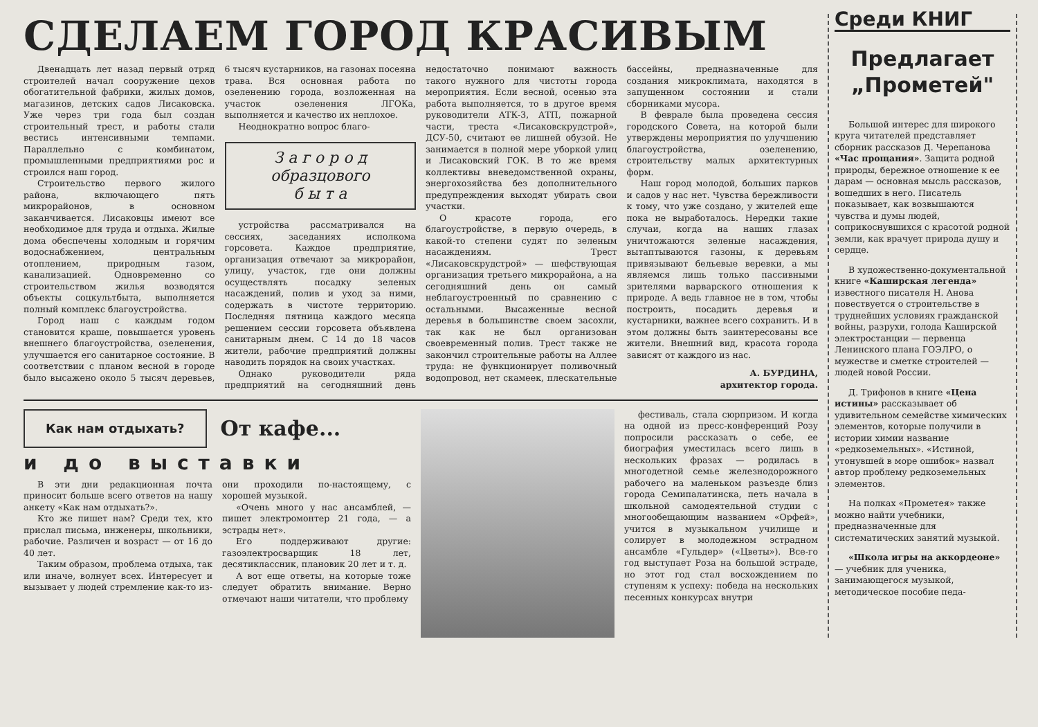СДЕЛАЕМ ГОРОД КРАСИВЫМ
Двенадцать лет назад первый отряд строителей начал сооружение цехов обогатительной фабрики, жилых домов, магазинов, детских садов Лисаковска. Уже через три года был создан строительный трест, и работы стали вестись интенсивными темпами. Параллельно с комбинатом, промышленными предприятиями рос и строился наш город.
Строительство первого жилого района, включающего пять микрорайонов, в основном заканчивается. Лисаковцы имеют все необходимое для труда и отдыха. Жилые дома обеспечены холодным и горячим водоснабжением, центральным отоплением, природным газом, канализацией. Одновременно со строительством жилья возводятся объекты соцкультбыта, выполняется полный комплекс благоустройства.
Город наш с каждым годом становится краше, повышается уровень внешнего благоустройства, озеленения, улучшается его санитарное состояние. В соответствии с планом весной в городе было высажено около 5 тысяч деревьев, 6 тысяч кустарников, на газонах посеяна трава. Вся основная работа по озеленению города, возложенная на участок озеленения ЛГОКа, выполняется и качество их неплохое.
Неоднократно вопрос благо-
З а г о р о д
образцового
б ы т а
устройства рассматривался на сессиях, заседаниях исполкома горсовета. Каждое предприятие, организация отвечают за микрорайон, улицу, участок, где они должны осуществлять посадку зеленых насаждений, полив и уход за ними, содержать в чистоте территорию. Последняя пятница каждого месяца решением сессии горсовета объявлена санитарным днем. С 14 до 18 часов жители, рабочие предприятий должны наводить порядок на своих участках.
Однако руководители ряда предприятий на сегодняшний день недостаточно понимают важность такого нужного для чистоты города мероприятия. Если весной, осенью эта работа выполняется, то в другое время руководители АТК-3, АТП, пожарной части, треста «Лисаковскрудстрой», ДСУ-50, считают ее лишней обузой. Не занимается в полной мере уборкой улиц и Лисаковский ГОК. В то же время коллективы вневедомственной охраны, энергохозяйства без дополнительного предупреждения выходят убирать свои участки.
О красоте города, его благоустройстве, в первую очередь, в какой-то степени судят по зеленым насаждениям. Трест «Лисаковскрудстрой» — шефствующая организация третьего микрорайона, а на сегодняшний день он самый неблагоустроенный по сравнению с остальными. Высаженные весной деревья в большинстве своем засохли, так как не был организован своевременный полив. Трест также не закончил строительные работы на Аллее труда: не функционирует поливочный водопровод, нет скамеек, плескательные бассейны, предназначенные для создания микроклимата, находятся в запущенном состоянии и стали сборниками мусора.
В феврале была проведена сессия городского Совета, на которой были утверждены мероприятия по улучшению благоустройства, озеленению, строительству малых архитектурных форм.
Наш город молодой, больших парков и садов у нас нет. Чувства бережливости к тому, что уже создано, у жителей еще пока не выработалось. Нередки такие случаи, когда на наших глазах уничтожаются зеленые насаждения, вытаптываются газоны, к деревьям привязывают бельевые веревки, а мы являемся лишь только пассивными зрителями варварского отношения к природе. А ведь главное не в том, чтобы построить, посадить деревья и кустарники, важнее всего сохранить. И в этом должны быть заинтересованы все жители. Внешний вид, красота города зависят от каждого из нас.
А. БУРДИНА,
архитектор города.
Как нам отдыхать?
От кафе...
и до выставки
В эти дни редакционная почта приносит больше всего ответов на нашу анкету «Как нам отдыхать?».
Кто же пишет нам? Среди тех, кто прислал письма, инженеры, школьники, рабочие. Различен и возраст — от 16 до 40 лет.
Таким образом, проблема отдыха, так или иначе, волнует всех. Интересует и вызывает у людей стремление как-то из- они проходили по-настоящему, с хорошей музыкой.
«Очень много у нас ансамблей, — пишет электромонтер 21 года, — а эстрады нет».
Его поддерживают другие: газоэлектросварщик 18 лет, десятиклассник, плановик 20 лет и т. д.
А вот еще ответы, на которые тоже следует обратить внимание. Верно отмечают наши читатели, что проблему
фестиваль, стала сюрпризом. И когда на одной из пресс-конференций Розу попросили рассказать о себе, ее биография уместилась всего лишь в нескольких фразах — родилась в многодетной семье железнодорожного рабочего на маленьком разъезде близ города Семипалатинска, петь начала в школьной самодеятельной студии с многообещающим названием «Орфей», учится в музыкальном училище и солирует в молодежном эстрадном ансамбле «Гульдер» («Цветы»). Все-го год выступает Роза на большой эстраде, но этот год стал восхождением по ступеням к успеху: победа на нескольких песенных конкурсах внутри
Среди КНИГ
Предлагает
„Прометей"
Большой интерес для широкого круга читателей представляет сборник рассказов Д. Черепанова «Час прощания». Защита родной природы, бережное отношение к ее дарам — основная мысль рассказов, вошедших в него. Писатель показывает, как возвышаются чувства и думы людей, соприкоснувшихся с красотой родной земли, как врачует природа душу и сердце.
В художественно-документальной книге «Каширская легенда» известного писателя Н. Анова повествуется о строительстве в труднейших условиях гражданской войны, разрухи, голода Каширской электростанции — первенца Ленинского плана ГОЭЛРО, о мужестве и сметке строителей — людей новой России.
Д. Трифонов в книге «Цена истины» рассказывает об удивительном семействе химических элементов, которые получили в истории химии название «редкоземельных». «Истиной, утонувшей в море ошибок» назвал автор проблему редкоземельных элементов.
На полках «Прометея» также можно найти учебники, предназначенные для систематических занятий музыкой.
«Школа игры на аккордеоне» — учебник для ученика, занимающегося музыкой, методическое пособие педа-